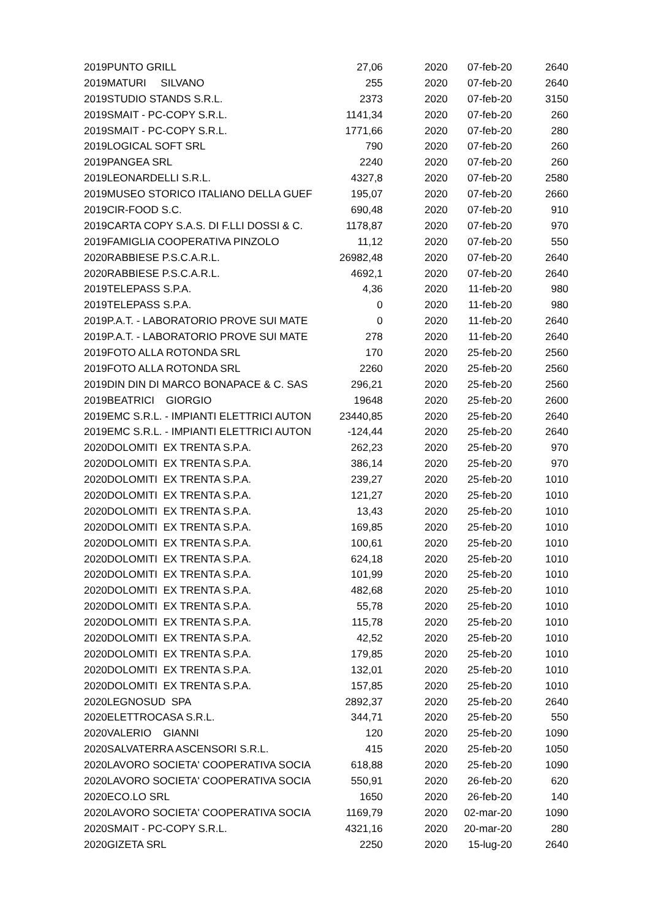| 2019 | PUNTO GRILL | 27,06 | 2020 | 07-feb-20 | 2640 |
| 2019 | MATURI SILVANO | 255 | 2020 | 07-feb-20 | 2640 |
| 2019 | STUDIO STANDS S.R.L. | 2373 | 2020 | 07-feb-20 | 3150 |
| 2019 | SMAIT - PC-COPY S.R.L. | 1141,34 | 2020 | 07-feb-20 | 260 |
| 2019 | SMAIT - PC-COPY S.R.L. | 1771,66 | 2020 | 07-feb-20 | 280 |
| 2019 | LOGICAL SOFT SRL | 790 | 2020 | 07-feb-20 | 260 |
| 2019 | PANGEA SRL | 2240 | 2020 | 07-feb-20 | 260 |
| 2019 | LEONARDELLI S.R.L. | 4327,8 | 2020 | 07-feb-20 | 2580 |
| 2019 | MUSEO STORICO ITALIANO DELLA GUEF | 195,07 | 2020 | 07-feb-20 | 2660 |
| 2019 | CIR-FOOD S.C. | 690,48 | 2020 | 07-feb-20 | 910 |
| 2019 | CARTA COPY S.A.S. DI F.LLI DOSSI & C. | 1178,87 | 2020 | 07-feb-20 | 970 |
| 2019 | FAMIGLIA COOPERATIVA PINZOLO | 11,12 | 2020 | 07-feb-20 | 550 |
| 2020 | RABBIESE P.S.C.A.R.L. | 26982,48 | 2020 | 07-feb-20 | 2640 |
| 2020 | RABBIESE P.S.C.A.R.L. | 4692,1 | 2020 | 07-feb-20 | 2640 |
| 2019 | TELEPASS S.P.A. | 4,36 | 2020 | 11-feb-20 | 980 |
| 2019 | TELEPASS S.P.A. | 0 | 2020 | 11-feb-20 | 980 |
| 2019 | P.A.T. - LABORATORIO PROVE SUI MATE | 0 | 2020 | 11-feb-20 | 2640 |
| 2019 | P.A.T. - LABORATORIO PROVE SUI MATE | 278 | 2020 | 11-feb-20 | 2640 |
| 2019 | FOTO ALLA ROTONDA SRL | 170 | 2020 | 25-feb-20 | 2560 |
| 2019 | FOTO ALLA ROTONDA SRL | 2260 | 2020 | 25-feb-20 | 2560 |
| 2019 | DIN DIN DI MARCO BONAPACE & C. SAS | 296,21 | 2020 | 25-feb-20 | 2560 |
| 2019 | BEATRICI GIORGIO | 19648 | 2020 | 25-feb-20 | 2600 |
| 2019 | EMC S.R.L. - IMPIANTI ELETTRICI AUTON | 23440,85 | 2020 | 25-feb-20 | 2640 |
| 2019 | EMC S.R.L. - IMPIANTI ELETTRICI AUTON | -124,44 | 2020 | 25-feb-20 | 2640 |
| 2020 | DOLOMITI EX TRENTA S.P.A. | 262,23 | 2020 | 25-feb-20 | 970 |
| 2020 | DOLOMITI EX TRENTA S.P.A. | 386,14 | 2020 | 25-feb-20 | 970 |
| 2020 | DOLOMITI EX TRENTA S.P.A. | 239,27 | 2020 | 25-feb-20 | 1010 |
| 2020 | DOLOMITI EX TRENTA S.P.A. | 121,27 | 2020 | 25-feb-20 | 1010 |
| 2020 | DOLOMITI EX TRENTA S.P.A. | 13,43 | 2020 | 25-feb-20 | 1010 |
| 2020 | DOLOMITI EX TRENTA S.P.A. | 169,85 | 2020 | 25-feb-20 | 1010 |
| 2020 | DOLOMITI EX TRENTA S.P.A. | 100,61 | 2020 | 25-feb-20 | 1010 |
| 2020 | DOLOMITI EX TRENTA S.P.A. | 624,18 | 2020 | 25-feb-20 | 1010 |
| 2020 | DOLOMITI EX TRENTA S.P.A. | 101,99 | 2020 | 25-feb-20 | 1010 |
| 2020 | DOLOMITI EX TRENTA S.P.A. | 482,68 | 2020 | 25-feb-20 | 1010 |
| 2020 | DOLOMITI EX TRENTA S.P.A. | 55,78 | 2020 | 25-feb-20 | 1010 |
| 2020 | DOLOMITI EX TRENTA S.P.A. | 115,78 | 2020 | 25-feb-20 | 1010 |
| 2020 | DOLOMITI EX TRENTA S.P.A. | 42,52 | 2020 | 25-feb-20 | 1010 |
| 2020 | DOLOMITI EX TRENTA S.P.A. | 179,85 | 2020 | 25-feb-20 | 1010 |
| 2020 | DOLOMITI EX TRENTA S.P.A. | 132,01 | 2020 | 25-feb-20 | 1010 |
| 2020 | DOLOMITI EX TRENTA S.P.A. | 157,85 | 2020 | 25-feb-20 | 1010 |
| 2020 | LEGNOSUD SPA | 2892,37 | 2020 | 25-feb-20 | 2640 |
| 2020 | ELETTROCASA S.R.L. | 344,71 | 2020 | 25-feb-20 | 550 |
| 2020 | VALERIO GIANNI | 120 | 2020 | 25-feb-20 | 1090 |
| 2020 | SALVATERRA ASCENSORI S.R.L. | 415 | 2020 | 25-feb-20 | 1050 |
| 2020 | LAVORO SOCIETA' COOPERATIVA SOCIA | 618,88 | 2020 | 25-feb-20 | 1090 |
| 2020 | LAVORO SOCIETA' COOPERATIVA SOCIA | 550,91 | 2020 | 26-feb-20 | 620 |
| 2020 | ECO.LO SRL | 1650 | 2020 | 26-feb-20 | 140 |
| 2020 | LAVORO SOCIETA' COOPERATIVA SOCIA | 1169,79 | 2020 | 02-mar-20 | 1090 |
| 2020 | SMAIT - PC-COPY S.R.L. | 4321,16 | 2020 | 20-mar-20 | 280 |
| 2020 | GIZETA SRL | 2250 | 2020 | 15-lug-20 | 2640 |